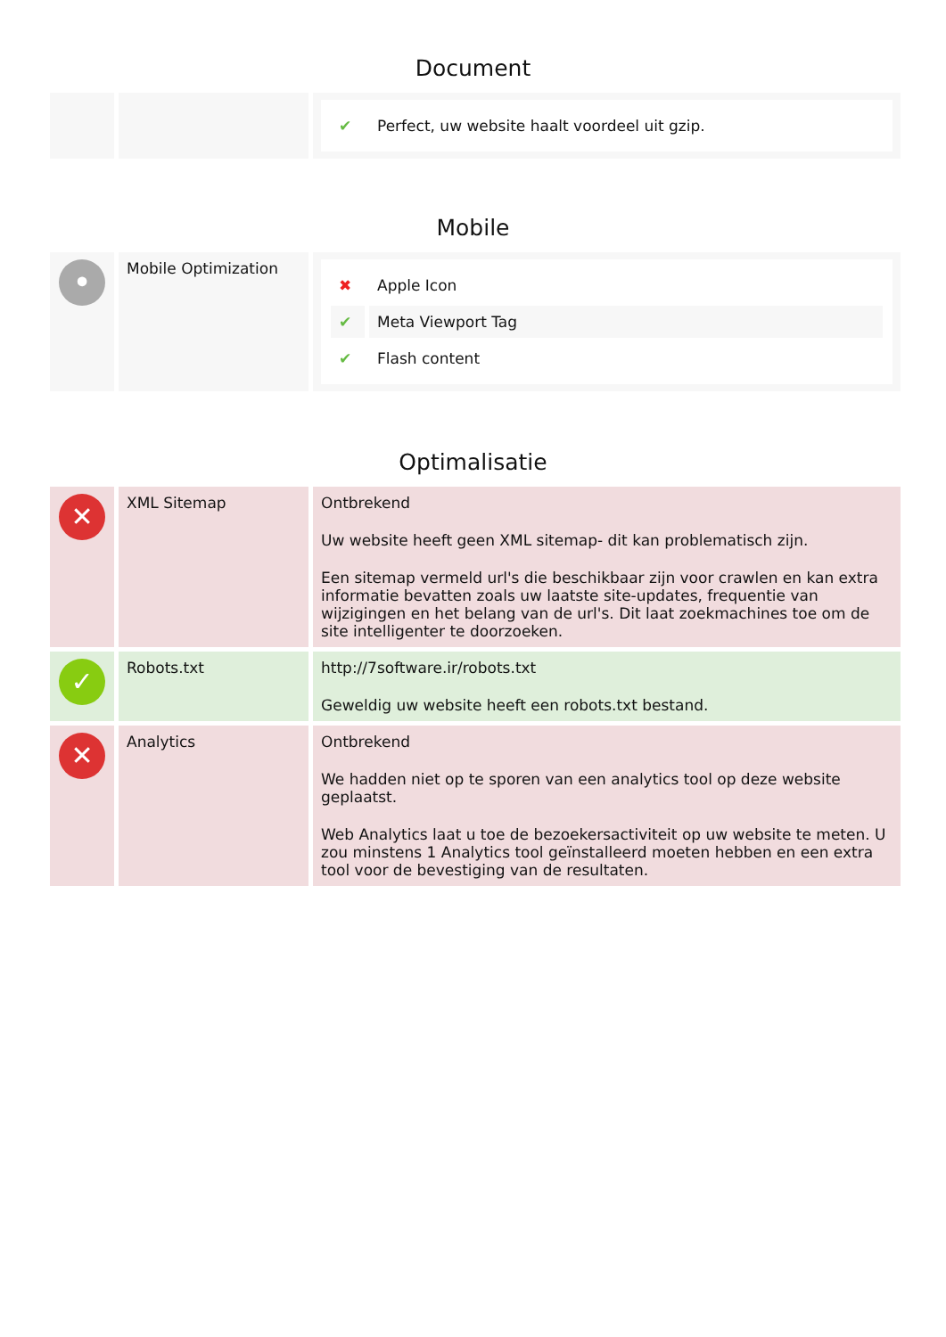Document
| | | / ✔ / Perfect, uw website haalt voordeel uit gzip. / |
Mobile
| • | Mobile Optimization | / ✖ / Apple Icon / / ✔ / Meta Viewport Tag / / ✔ / Flash content / |
Optimalisatie
| ✕ | XML Sitemap | Ontbrekend Uw website heeft geen XML sitemap- dit kan problematisch zijn. Een sitemap vermeld url's die beschikbaar zijn voor crawlen en kan extra informatie bevatten zoals uw laatste site-updates, frequentie van wijzigingen en het belang van de url's. Dit laat zoekmachines toe om de site intelligenter te doorzoeken. |
| ✓ | Robots.txt | http://7software.ir/robots.txt Geweldig uw website heeft een robots.txt bestand. |
| ✕ | Analytics | Ontbrekend We hadden niet op te sporen van een analytics tool op deze website geplaatst. Web Analytics laat u toe de bezoekersactiviteit op uw website te meten. U zou minstens 1 Analytics tool geïnstalleerd moeten hebben en een extra tool voor de bevestiging van de resultaten. |